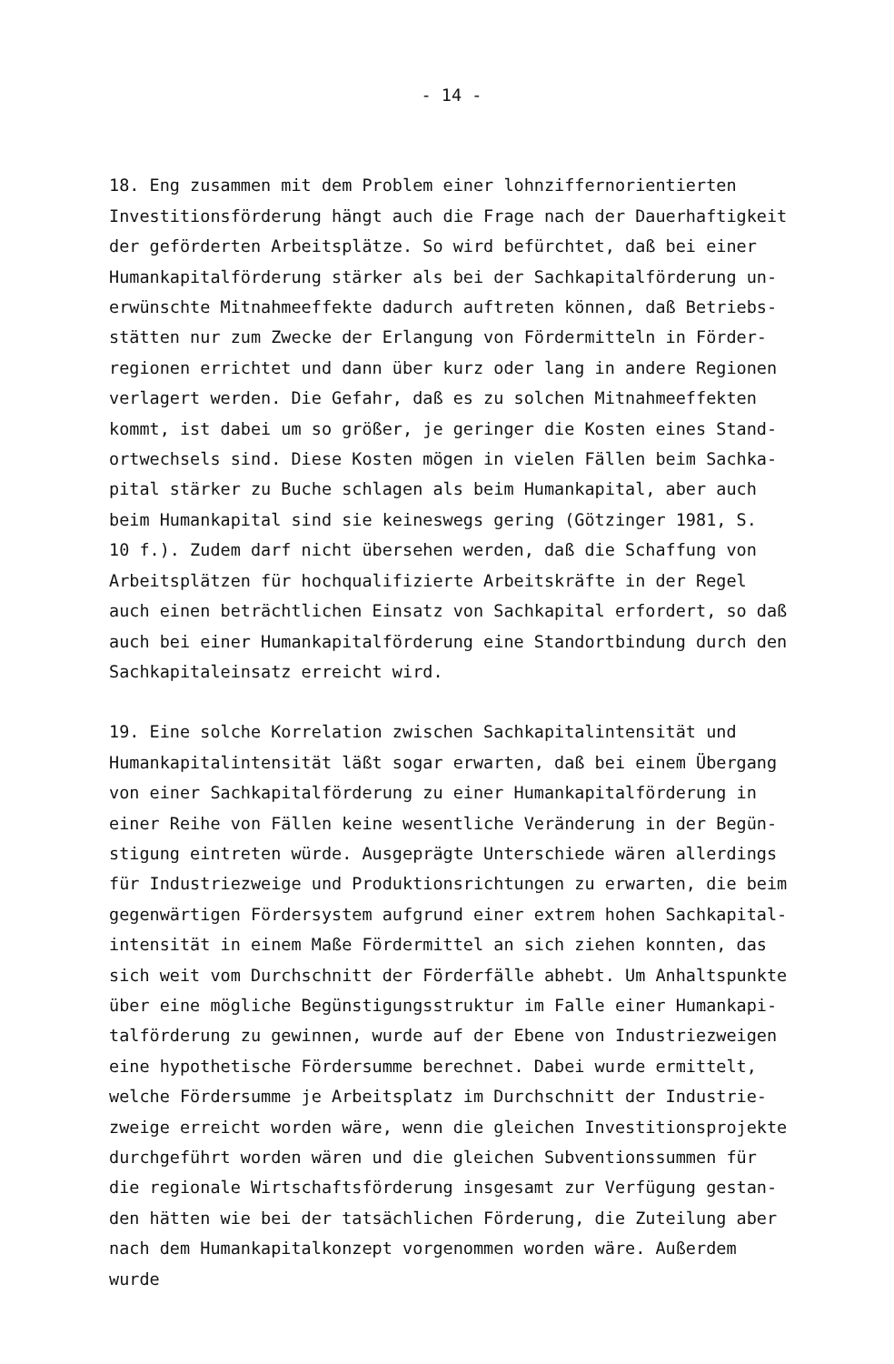- 14 -
18. Eng zusammen mit dem Problem einer lohnziffernorientierten
Investitionsförderung hängt auch die Frage nach der Dauerhaftigkeit
der geförderten Arbeitsplätze. So wird befürchtet, daß bei einer
Humankapitalförderung stärker als bei der Sachkapitalförderung un-
erwünschte Mitnahmeeffekte dadurch auftreten können, daß Betriebs-
stätten nur zum Zwecke der Erlangung von Fördermitteln in Förder-
regionen errichtet und dann über kurz oder lang in andere Regionen
verlagert werden. Die Gefahr, daß es zu solchen Mitnahmeeffekten
kommt, ist dabei um so größer, je geringer die Kosten eines Stand-
ortwechsels sind. Diese Kosten mögen in vielen Fällen beim Sachka-
pital stärker zu Buche schlagen als beim Humankapital, aber auch
beim Humankapital sind sie keineswegs gering (Götzinger 1981, S.
10 f.). Zudem darf nicht übersehen werden, daß die Schaffung von
Arbeitsplätzen für hochqualifizierte Arbeitskräfte in der Regel
auch einen beträchtlichen Einsatz von Sachkapital erfordert, so daß
auch bei einer Humankapitalförderung eine Standortbindung durch den
Sachkapitaleinsatz erreicht wird.
19. Eine solche Korrelation zwischen Sachkapitalintensität und
Humankapitalintensität läßt sogar erwarten, daß bei einem Übergang
von einer Sachkapitalförderung zu einer Humankapitalförderung in
einer Reihe von Fällen keine wesentliche Veränderung in der Begün-
stigung eintreten würde. Ausgeprägte Unterschiede wären allerdings
für Industriezweige und Produktionsrichtungen zu erwarten, die beim
gegenwärtigen Fördersystem aufgrund einer extrem hohen Sachkapital-
intensität in einem Maße Fördermittel an sich ziehen konnten, das
sich weit vom Durchschnitt der Förderfälle abhebt. Um Anhaltspunkte
über eine mögliche Begünstigungsstruktur im Falle einer Humankapi-
talförderung zu gewinnen, wurde auf der Ebene von Industriezweigen
eine hypothetische Fördersumme berechnet. Dabei wurde ermittelt,
welche Fördersumme je Arbeitsplatz im Durchschnitt der Industrie-
zweige erreicht worden wäre, wenn die gleichen Investitionsprojekte
durchgeführt worden wären und die gleichen Subventionssummen für
die regionale Wirtschaftsförderung insgesamt zur Verfügung gestan-
den hätten wie bei der tatsächlichen Förderung, die Zuteilung aber
nach dem Humankapitalkonzept vorgenommen worden wäre. Außerdem wurde